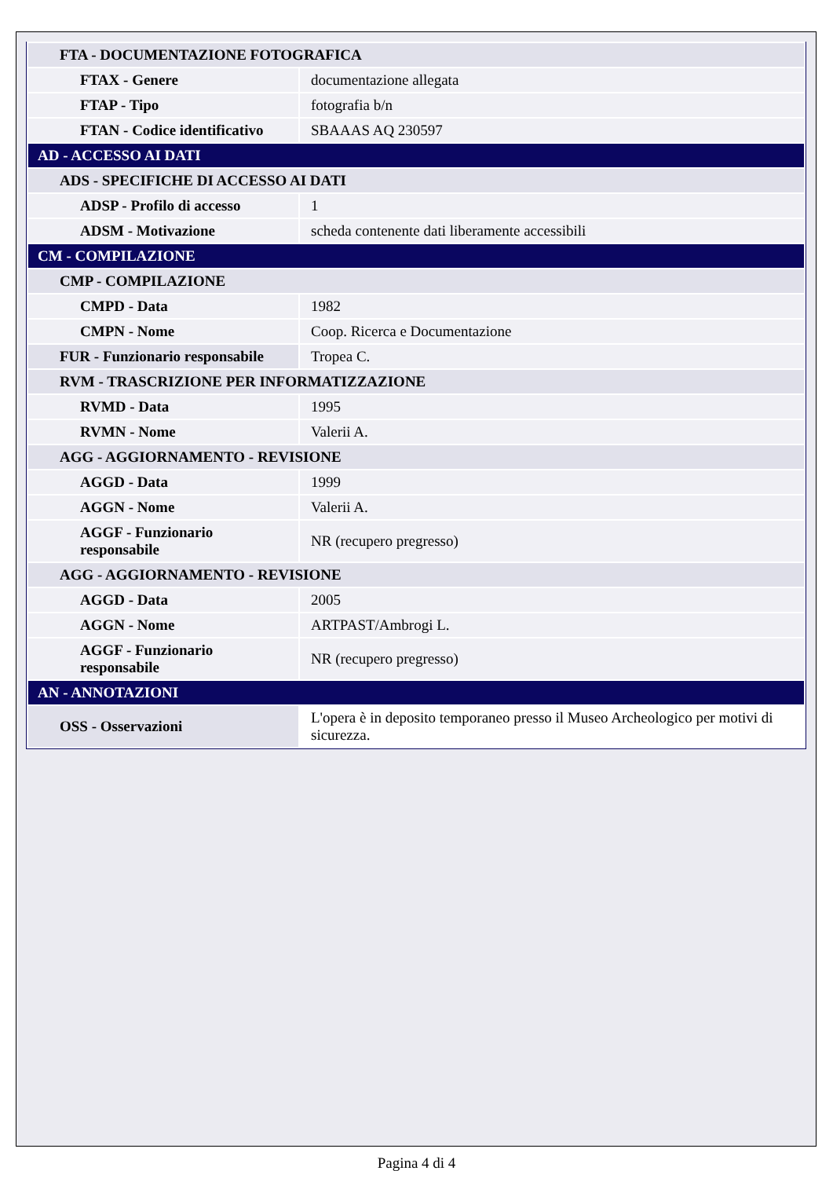| FTA - DOCUMENTAZIONE FOTOGRAFICA | |
| FTAX - Genere | documentazione allegata |
| FTAP - Tipo | fotografia b/n |
| FTAN - Codice identificativo | SBAAAS AQ 230597 |
| AD - ACCESSO AI DATI | |
| ADS - SPECIFICHE DI ACCESSO AI DATI | |
| ADSP - Profilo di accesso | 1 |
| ADSM - Motivazione | scheda contenente dati liberamente accessibili |
| CM - COMPILAZIONE | |
| CMP - COMPILAZIONE | |
| CMPD - Data | 1982 |
| CMPN - Nome | Coop. Ricerca e Documentazione |
| FUR - Funzionario responsabile | Tropea C. |
| RVM - TRASCRIZIONE PER INFORMATIZZAZIONE | |
| RVMD - Data | 1995 |
| RVMN - Nome | Valerii A. |
| AGG - AGGIORNAMENTO - REVISIONE | |
| AGGD - Data | 1999 |
| AGGN - Nome | Valerii A. |
| AGGF - Funzionario responsabile | NR (recupero pregresso) |
| AGG - AGGIORNAMENTO - REVISIONE | |
| AGGD - Data | 2005 |
| AGGN - Nome | ARTPAST/Ambrogi L. |
| AGGF - Funzionario responsabile | NR (recupero pregresso) |
| AN - ANNOTAZIONI | |
| OSS - Osservazioni | L'opera è in deposito temporaneo presso il Museo Archeologico per motivi di sicurezza. |
Pagina 4 di 4